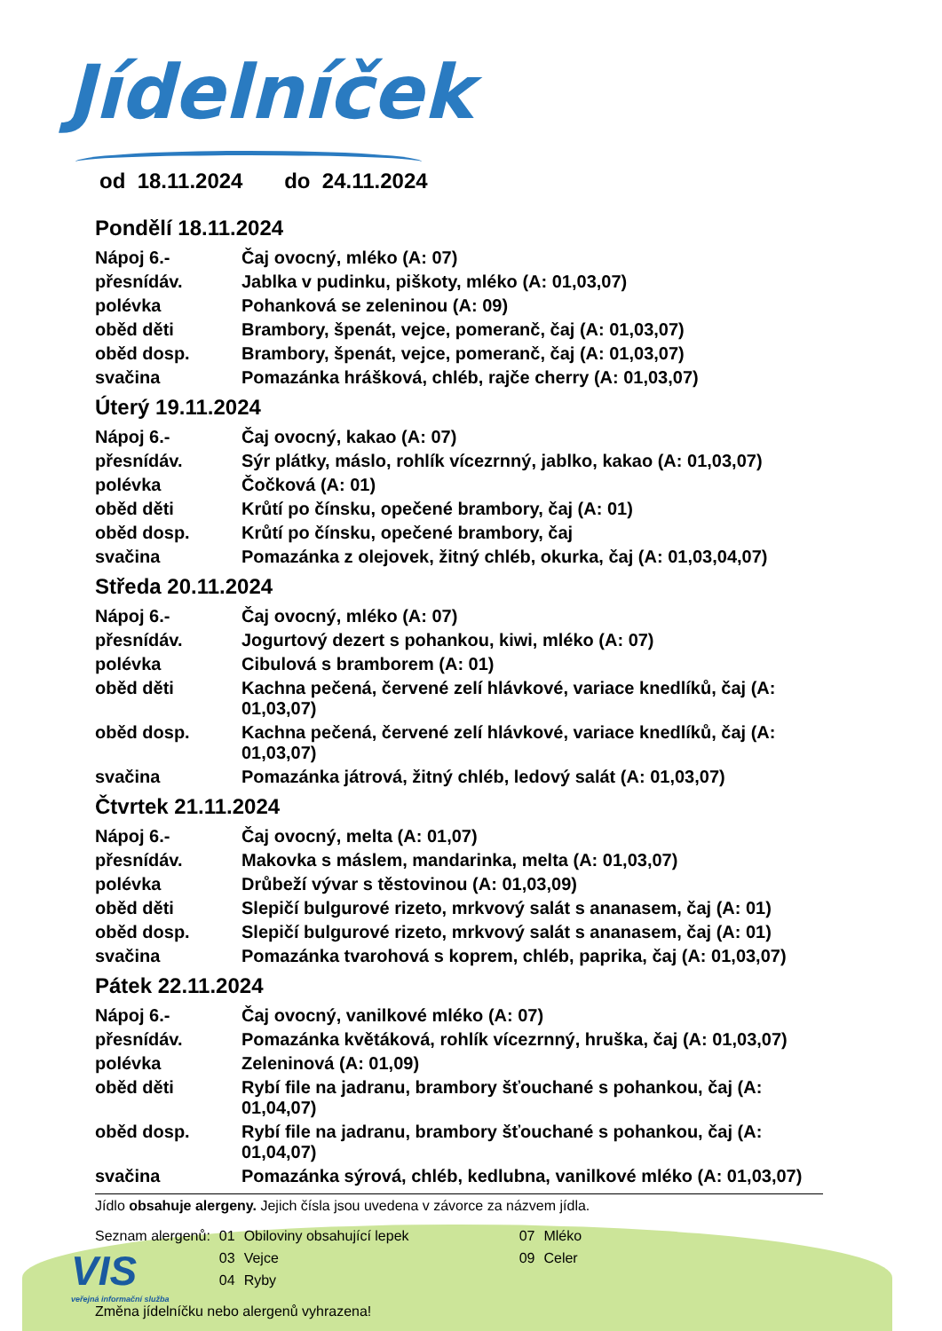Jídelníček
od 18.11.2024 do 24.11.2024
Pondělí 18.11.2024
| Nápoj 6.- | Čaj ovocný, mléko (A: 07) |
| přesnídáv. | Jablka v pudinku, piškoty, mléko (A: 01,03,07) |
| polévka | Pohanková se zeleninou (A: 09) |
| oběd děti | Brambory, špenát, vejce, pomeranč, čaj (A: 01,03,07) |
| oběd dosp. | Brambory, špenát, vejce, pomeranč, čaj (A: 01,03,07) |
| svačina | Pomazánka hrášková, chléb, rajče cherry (A: 01,03,07) |
Úterý 19.11.2024
| Nápoj 6.- | Čaj ovocný, kakao (A: 07) |
| přesnídáv. | Sýr plátky, máslo, rohlík vícezrnný, jablko, kakao (A: 01,03,07) |
| polévka | Čočková (A: 01) |
| oběd děti | Krůtí po čínsku, opečené brambory, čaj (A: 01) |
| oběd dosp. | Krůtí po čínsku, opečené brambory, čaj |
| svačina | Pomazánka z olejovek, žitný chléb, okurka, čaj (A: 01,03,04,07) |
Středa 20.11.2024
| Nápoj 6.- | Čaj ovocný, mléko (A: 07) |
| přesnídáv. | Jogurtový dezert s pohankou, kiwi, mléko (A: 07) |
| polévka | Cibulová s bramborem (A: 01) |
| oběd děti | Kachna pečená, červené zelí hlávkové, variace knedlíků, čaj (A: 01,03,07) |
| oběd dosp. | Kachna pečená, červené zelí hlávkové, variace knedlíků, čaj (A: 01,03,07) |
| svačina | Pomazánka játrová, žitný chléb, ledový salát (A: 01,03,07) |
Čtvrtek 21.11.2024
| Nápoj 6.- | Čaj ovocný, melta (A: 01,07) |
| přesnídáv. | Makovka s máslem, mandarinka, melta (A: 01,03,07) |
| polévka | Drůbeží vývar s těstovinou (A: 01,03,09) |
| oběd děti | Slepičí bulgurové rizeto, mrkvový salát s ananasem, čaj (A: 01) |
| oběd dosp. | Slepičí bulgurové rizeto, mrkvový salát s ananasem, čaj (A: 01) |
| svačina | Pomazánka tvarohová s koprem, chléb, paprika, čaj (A: 01,03,07) |
Pátek 22.11.2024
| Nápoj 6.- | Čaj ovocný, vanilkové mléko (A: 07) |
| přesnídáv. | Pomazánka květáková, rohlík vícezrnný, hruška, čaj (A: 01,03,07) |
| polévka | Zeleninová (A: 01,09) |
| oběd děti | Rybí file na jadranu, brambory šťouchané s pohankou, čaj (A: 01,04,07) |
| oběd dosp. | Rybí file na jadranu, brambory šťouchané s pohankou, čaj (A: 01,04,07) |
| svačina | Pomazánka sýrová, chléb, kedlubna, vanilkové mléko (A: 01,03,07) |
Jídlo obsahuje alergeny. Jejich čísla jsou uvedena v závorce za názvem jídla.
| Seznam alergenů: | 01 | Obiloviny obsahující lepek | 07 | Mléko |
| | 03 | Vejce | 09 | Celer |
| | 04 | Ryby | | |
Změna jídelníčku nebo alergenů vyhrazena!
VIS
veřejná informační služba